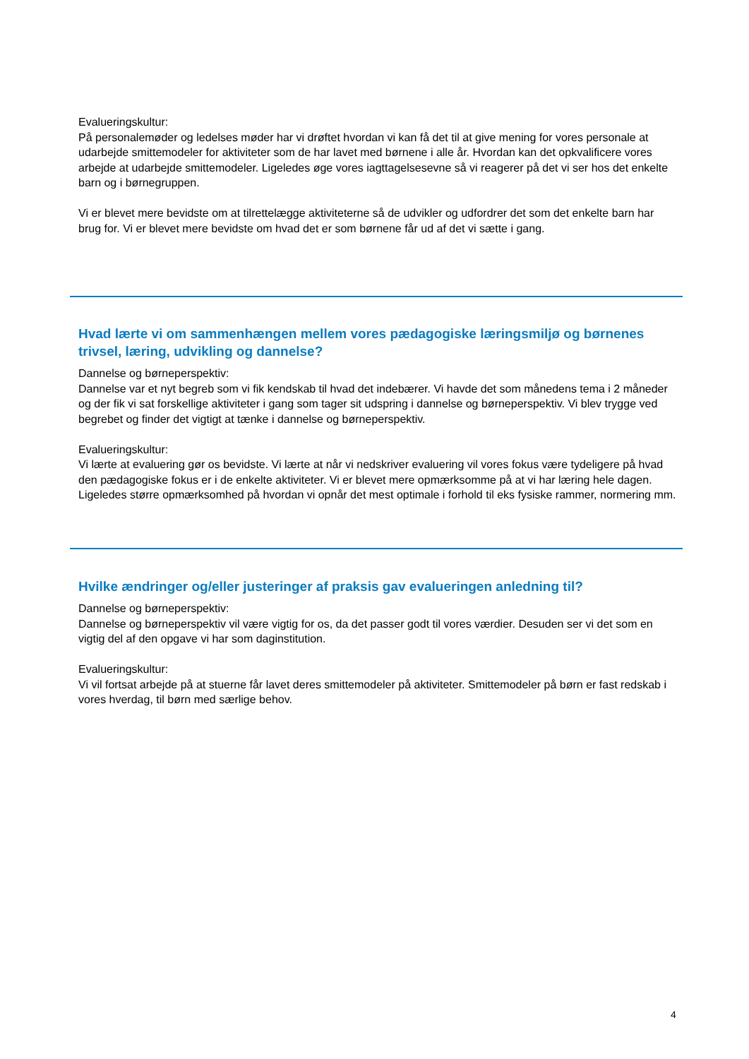Evalueringskultur:
På personalemøder og ledelses møder har vi drøftet hvordan vi kan få det til at give mening for vores personale at udarbejde smittemodeler for aktiviteter som de har lavet med børnene i alle år. Hvordan kan det opkvalificere vores arbejde at udarbejde smittemodeler. Ligeledes øge vores iagttagelsesevne så vi reagerer på det vi ser hos det enkelte barn og i børnegruppen.
Vi er blevet mere bevidste om at tilrettelægge aktiviteterne så de udvikler og udfordrer det som det enkelte barn har brug for. Vi er blevet mere bevidste om hvad det er som børnene får ud af det vi sætte i gang.
Hvad lærte vi om sammenhængen mellem vores pædagogiske læringsmiljø og børnenes trivsel, læring, udvikling og dannelse?
Dannelse og børneperspektiv:
Dannelse var et nyt begreb som vi fik kendskab til hvad det indebærer. Vi havde det som månedens tema i 2 måneder og der fik vi sat forskellige aktiviteter i gang som tager sit udspring i dannelse og børneperspektiv. Vi blev trygge ved begrebet og finder det vigtigt at tænke i dannelse og børneperspektiv.
Evalueringskultur:
Vi lærte at evaluering gør os bevidste. Vi lærte at når vi nedskriver evaluering vil vores fokus være tydeligere på hvad den pædagogiske fokus er i de enkelte aktiviteter. Vi er blevet mere opmærksomme på at vi har læring hele dagen. Ligeledes større opmærksomhed på hvordan vi opnår det mest optimale i forhold til eks fysiske rammer, normering mm.
Hvilke ændringer og/eller justeringer af praksis gav evalueringen anledning til?
Dannelse og børneperspektiv:
Dannelse og børneperspektiv vil være vigtig for os, da det passer godt til vores værdier. Desuden ser vi det som en vigtig del af den opgave vi har som daginstitution.
Evalueringskultur:
Vi vil fortsat arbejde på at stuerne får lavet deres smittemodeler på aktiviteter. Smittemodeler på børn er fast redskab i vores hverdag, til børn med særlige behov.
4